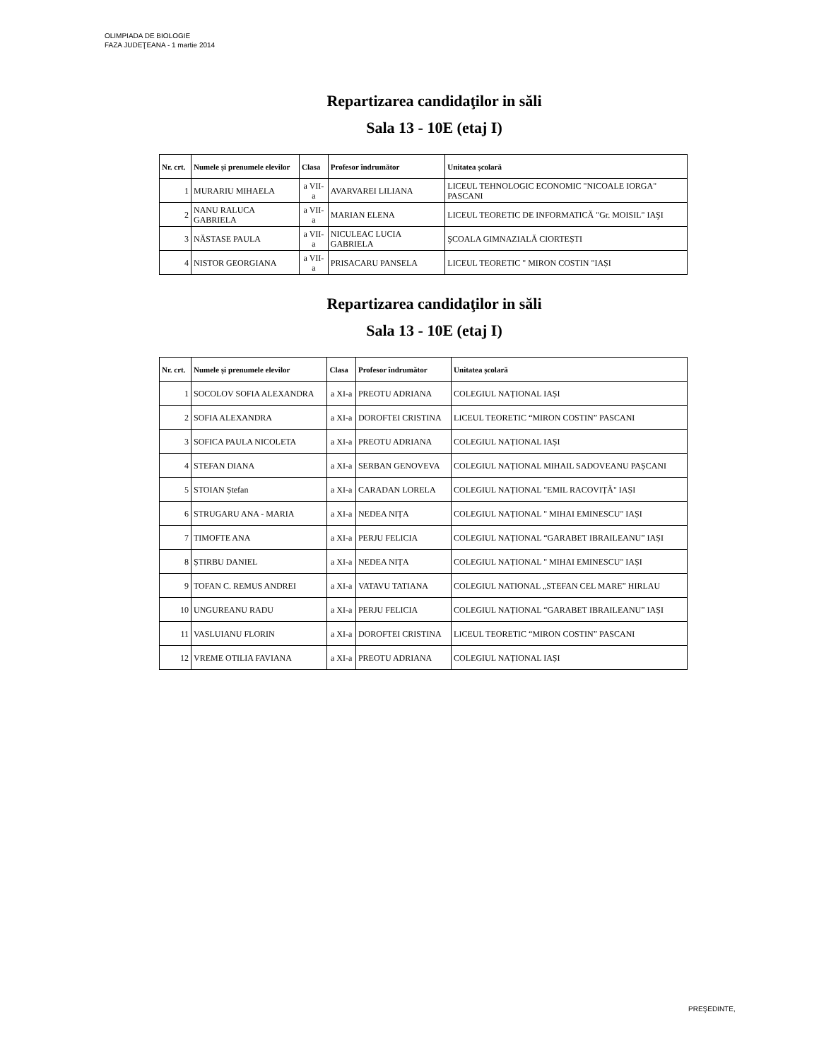OLIMPIADA DE BIOLOGIE
FAZA JUDEŢEANA - 1 martie 2014
Repartizarea candidaţilor in săli
Sala 13 - 10E (etaj I)
| Nr. crt. | Numele și prenumele elevilor | Clasa | Profesor îndrumător | Unitatea școlară |
| --- | --- | --- | --- | --- |
| 1 | MURARIU MIHAELA | a VII-a | AVARVAREI LILIANA | LICEUL TEHNOLOGIC ECONOMIC "NICOALE IORGA" PASCANI |
| 2 | NANU RALUCA GABRIELA | a VII-a | MARIAN ELENA | LICEUL TEORETIC DE INFORMATICĂ "Gr. MOISIL" IAŞI |
| 3 | NĂSTASE PAULA | a VII-a | NICULEAC LUCIA GABRIELA | ŞCOALA GIMNAZIALĂ CIORTEȘTI |
| 4 | NISTOR GEORGIANA | a VII-a | PRISACARU PANSELA | LICEUL TEORETIC " MIRON COSTIN "IAȘI |
Repartizarea candidaţilor in săli
Sala 13 - 10E (etaj I)
| Nr. crt. | Numele și prenumele elevilor | Clasa | Profesor îndrumător | Unitatea școlară |
| --- | --- | --- | --- | --- |
| 1 | SOCOLOV SOFIA ALEXANDRA | a XI-a | PREOTU ADRIANA | COLEGIUL NAȚIONAL IAȘI |
| 2 | SOFIA ALEXANDRA | a XI-a | DOROFTEI CRISTINA | LICEUL TEORETIC “MIRON COSTIN” PASCANI |
| 3 | SOFICA PAULA NICOLETA | a XI-a | PREOTU ADRIANA | COLEGIUL NAȚIONAL IAȘI |
| 4 | STEFAN DIANA | a XI-a | SERBAN GENOVEVA | COLEGIUL NAȚIONAL MIHAIL SADOVEANU PAȘCANI |
| 5 | STOIAN Ștefan | a XI-a | CARADAN LORELA | COLEGIUL NAȚIONAL "EMIL RACOVIȚĂ" IAȘI |
| 6 | STRUGARU ANA - MARIA | a XI-a | NEDEA NIȚA | COLEGIUL NAȚIONAL " MIHAI EMINESCU" IAȘI |
| 7 | TIMOFTE ANA | a XI-a | PERJU FELICIA | COLEGIUL NAȚIONAL “GARABET IBRAILEANU” IAȘI |
| 8 | ȘTIRBU DANIEL | a XI-a | NEDEA NIȚA | COLEGIUL NAȚIONAL " MIHAI EMINESCU" IAȘI |
| 9 | TOFAN C. REMUS ANDREI | a XI-a | VATAVU TATIANA | COLEGIUL NATIONAL „STEFAN CEL MARE” HIRLAU |
| 10 | UNGUREANU RADU | a XI-a | PERJU FELICIA | COLEGIUL NAȚIONAL “GARABET IBRAILEANU” IAȘI |
| 11 | VASLUIANU FLORIN | a XI-a | DOROFTEI CRISTINA | LICEUL TEORETIC “MIRON COSTIN” PASCANI |
| 12 | VREME OTILIA FAVIANA | a XI-a | PREOTU ADRIANA | COLEGIUL NAȚIONAL IAȘI |
PREŞEDINTE,